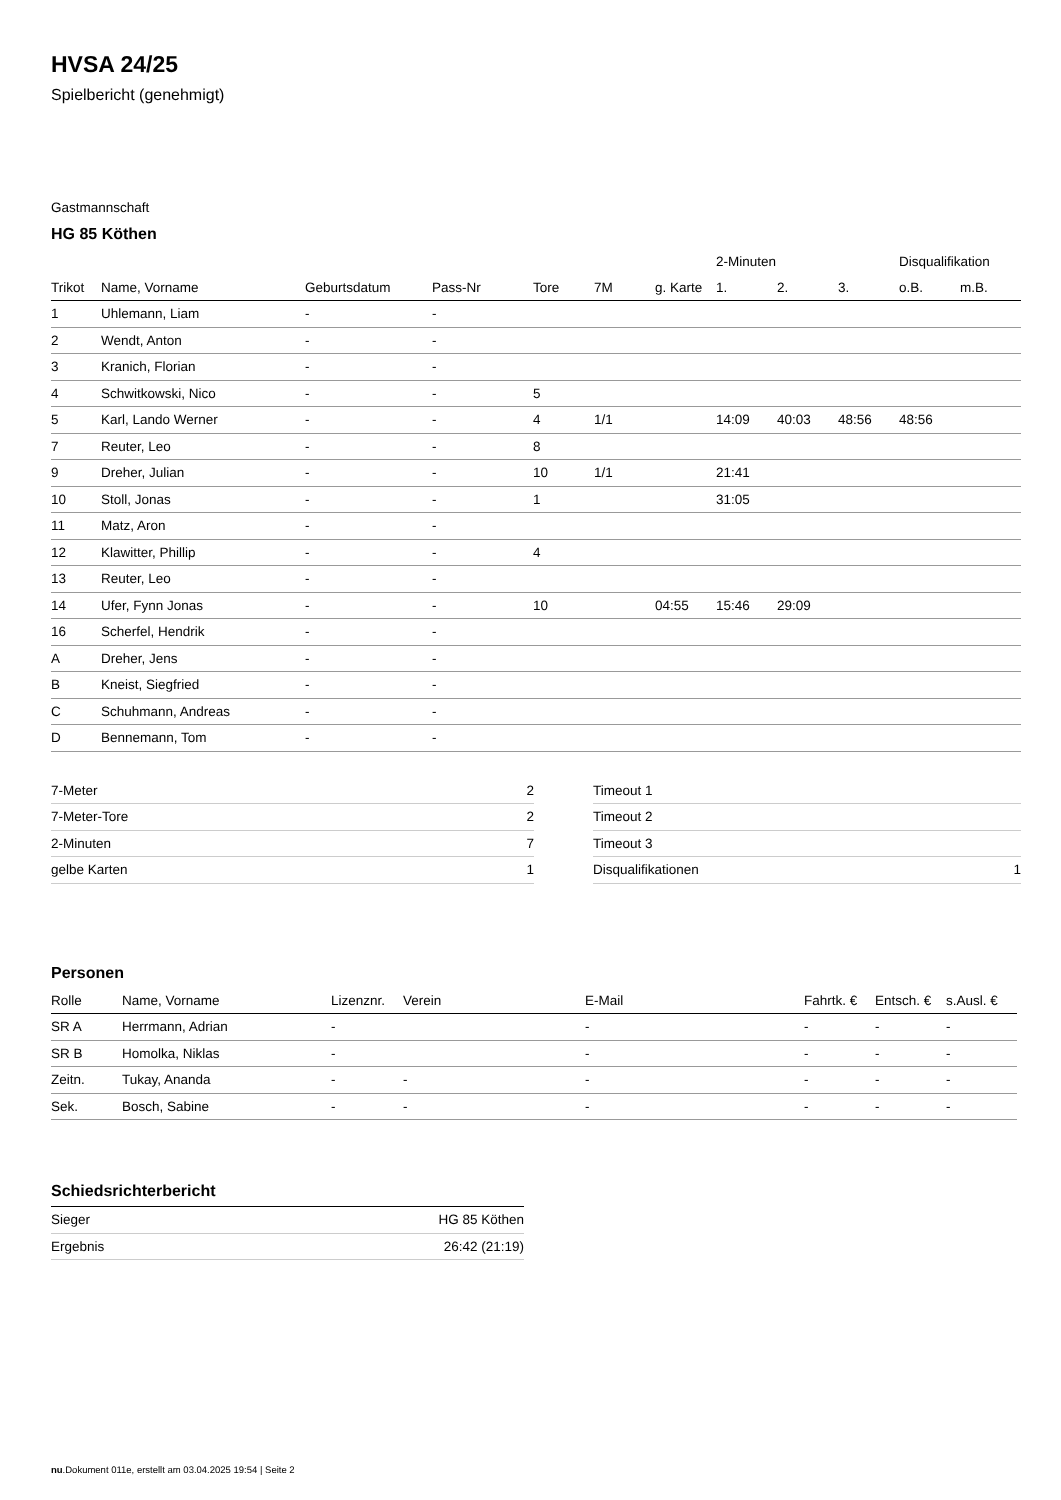HVSA 24/25
Spielbericht (genehmigt)
Gastmannschaft
HG 85 Köthen
| | | | | | | | 2-Minuten | | | Disqualifikation | |
| --- | --- | --- | --- | --- | --- | --- | --- | --- | --- | --- | --- |
| Trikot | Name, Vorname | Geburtsdatum | Pass-Nr | Tore | 7M | g. Karte | 1. | 2. | 3. | o.B. | m.B. |
| 1 | Uhlemann, Liam | - | - | | | | | | | | |
| 2 | Wendt, Anton | - | - | | | | | | | | |
| 3 | Kranich, Florian | - | - | | | | | | | | |
| 4 | Schwitkowski, Nico | - | - | 5 | | | | | | | |
| 5 | Karl, Lando Werner | - | - | 4 | 1/1 | | 14:09 | 40:03 | 48:56 | 48:56 | |
| 7 | Reuter, Leo | - | - | 8 | | | | | | | |
| 9 | Dreher, Julian | - | - | 10 | 1/1 | | 21:41 | | | | |
| 10 | Stoll, Jonas | - | - | 1 | | | 31:05 | | | | |
| 11 | Matz, Aron | - | - | | | | | | | | |
| 12 | Klawitter, Phillip | - | - | 4 | | | | | | | |
| 13 | Reuter, Leo | - | - | | | | | | | | |
| 14 | Ufer, Fynn Jonas | - | - | 10 | | 04:55 | 15:46 | 29:09 | | | |
| 16 | Scherfel, Hendrik | - | - | | | | | | | | |
| A | Dreher, Jens | - | - | | | | | | | | |
| B | Kneist, Siegfried | - | - | | | | | | | | |
| C | Schuhmann, Andreas | - | - | | | | | | | | |
| D | Bennemann, Tom | - | - | | | | | | | | |
| 7-Meter | 2 |
| 7-Meter-Tore | 2 |
| 2-Minuten | 7 |
| gelbe Karten | 1 |
| Timeout 1 | |
| Timeout 2 | |
| Timeout 3 | |
| Disqualifikationen | 1 |
Personen
| Rolle | Name, Vorname | Lizenznr. | Verein | E-Mail | Fahrtk. € | Entsch. € | s.Ausl. € |
| --- | --- | --- | --- | --- | --- | --- | --- |
| SR A | Herrmann, Adrian | - | | - | - | - | - |
| SR B | Homolka, Niklas | - | | - | - | - | - |
| Zeitn. | Tukay, Ananda | - | - | - | - | - | - |
| Sek. | Bosch, Sabine | - | - | - | - | - | - |
Schiedsrichterbericht
| Sieger | HG 85 Köthen |
| Ergebnis | 26:42 (21:19) |
nu.Dokument 011e, erstellt am 03.04.2025 19:54 | Seite 2